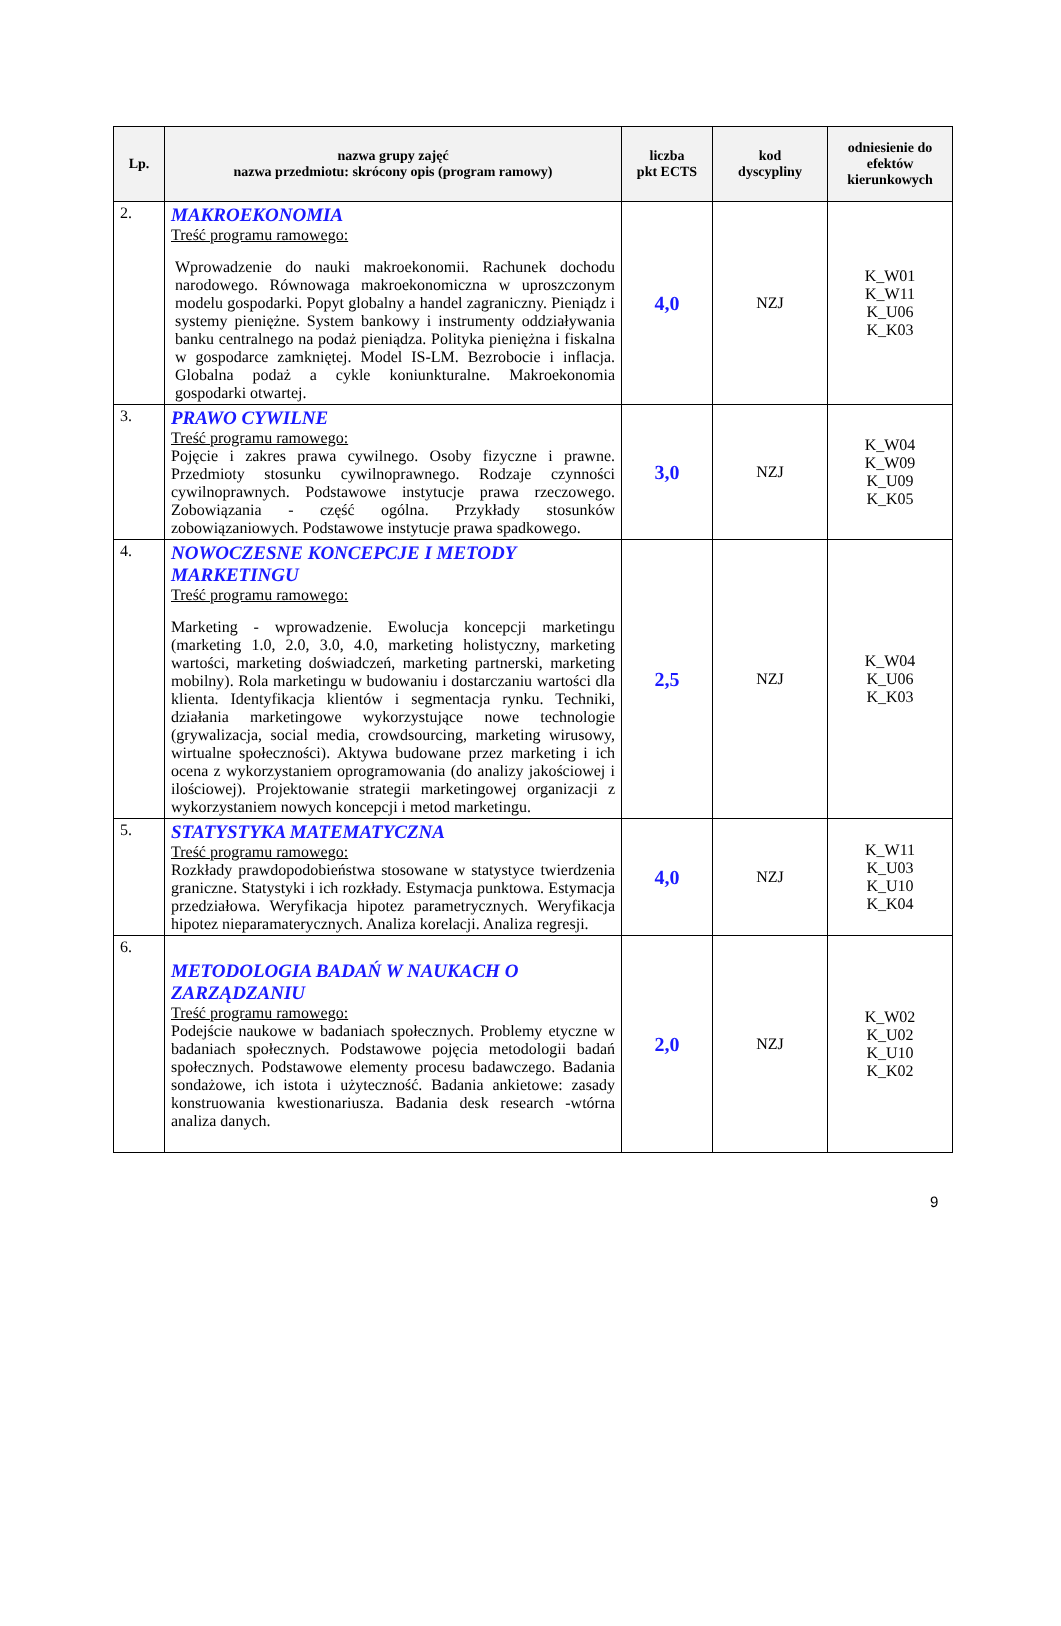| Lp. | nazwa grupy zajęć nazwa przedmiotu: skrócony opis (program ramowy) | liczba pkt ECTS | kod dyscypliny | odniesienie do efektów kierunkowych |
| --- | --- | --- | --- | --- |
| 2. | MAKROEKONOMIA Treść programu ramowego: Wprowadzenie do nauki makroekonomii. Rachunek dochodu narodowego. Równowaga makroekonomiczna w uproszczonym modelu gospodarki. Popyt globalny a handel zagraniczny. Pieniądz i systemy pieniężne. System bankowy i instrumenty oddziaływania banku centralnego na podaż pieniądza. Polityka pieniężna i fiskalna w gospodarce zamkniętej. Model IS-LM. Bezrobocie i inflacja. Globalna podaż a cykle koniunkturalne. Makroekonomia gospodarki otwartej. | 4,0 | NZJ | K_W01 K_W11 K_U06 K_K03 |
| 3. | PRAWO CYWILNE Treść programu ramowego: Pojęcie i zakres prawa cywilnego. Osoby fizyczne i prawne. Przedmioty stosunku cywilnoprawnego. Rodzaje czynności cywilnoprawnych. Podstawowe instytucje prawa rzeczowego. Zobowiązania - część ogólna. Przykłady stosunków zobowiązaniowych. Podstawowe instytucje prawa spadkowego. | 3,0 | NZJ | K_W04 K_W09 K_U09 K_K05 |
| 4. | NOWOCZESNE KONCEPCJE I METODY MARKETINGU Treść programu ramowego: Marketing - wprowadzenie. Ewolucja koncepcji marketingu (marketing 1.0, 2.0, 3.0, 4.0, marketing holistyczny, marketing wartości, marketing doświadczeń, marketing partnerski, marketing mobilny). Rola marketingu w budowaniu i dostarczaniu wartości dla klienta. Identyfikacja klientów i segmentacja rynku. Techniki, działania marketingowe wykorzystujące nowe technologie (grywalizacja, social media, crowdsourcing, marketing wirusowy, wirtualne społeczności). Aktywa budowane przez marketing i ich ocena z wykorzystaniem oprogramowania (do analizy jakościowej i ilościowej). Projektowanie strategii marketingowej organizacji z wykorzystaniem nowych koncepcji i metod marketingu. | 2,5 | NZJ | K_W04 K_U06 K_K03 |
| 5. | STATYSTYKA MATEMATYCZNA Treść programu ramowego: Rozkłady prawdopodobieństwa stosowane w statystyce twierdzenia graniczne. Statystyki i ich rozkłady. Estymacja punktowa. Estymacja przedziałowa. Weryfikacja hipotez parametrycznych. Weryfikacja hipotez nieparamaterycznych. Analiza korelacji. Analiza regresji. | 4,0 | NZJ | K_W11 K_U03 K_U10 K_K04 |
| 6. | METODOLOGIA BADAŃ W NAUKACH O ZARZĄDZANIU Treść programu ramowego: Podejście naukowe w badaniach społecznych. Problemy etyczne w badaniach społecznych. Podstawowe pojęcia metodologii badań społecznych. Podstawowe elementy procesu badawczego. Badania sondażowe, ich istota i użyteczność. Badania ankietowe: zasady konstruowania kwestionariusza. Badania desk research -wtórna analiza danych. | 2,0 | NZJ | K_W02 K_U02 K_U10 K_K02 |
9